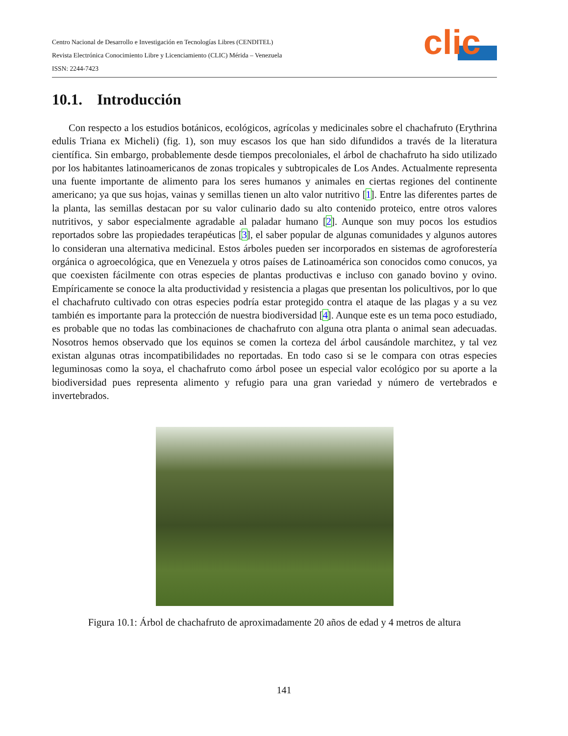Centro Nacional de Desarrollo e Investigación en Tecnologías Libres (CENDITEL)
Revista Electrónica Conocimiento Libre y Licenciamiento (CLIC) Mérida – Venezuela
ISSN: 2244-7423
clic
10.1. Introducción
Con respecto a los estudios botánicos, ecológicos, agrícolas y medicinales sobre el chachafruto (Erythrina edulis Triana ex Micheli) (fig. 1), son muy escasos los que han sido difundidos a través de la literatura científica. Sin embargo, probablemente desde tiempos precoloniales, el árbol de chachafruto ha sido utilizado por los habitantes latinoamericanos de zonas tropicales y subtropicales de Los Andes. Actualmente representa una fuente importante de alimento para los seres humanos y animales en ciertas regiones del continente americano; ya que sus hojas, vainas y semillas tienen un alto valor nutritivo [1]. Entre las diferentes partes de la planta, las semillas destacan por su valor culinario dado su alto contenido proteico, entre otros valores nutritivos, y sabor especialmente agradable al paladar humano [2]. Aunque son muy pocos los estudios reportados sobre las propiedades terapéuticas [3], el saber popular de algunas comunidades y algunos autores lo consideran una alternativa medicinal. Estos árboles pueden ser incorporados en sistemas de agroforestería orgánica o agroecológica, que en Venezuela y otros países de Latinoamérica son conocidos como conucos, ya que coexisten fácilmente con otras especies de plantas productivas e incluso con ganado bovino y ovino. Empíricamente se conoce la alta productividad y resistencia a plagas que presentan los policultivos, por lo que el chachafruto cultivado con otras especies podría estar protegido contra el ataque de las plagas y a su vez también es importante para la protección de nuestra biodiversidad [4]. Aunque este es un tema poco estudiado, es probable que no todas las combinaciones de chachafruto con alguna otra planta o animal sean adecuadas. Nosotros hemos observado que los equinos se comen la corteza del árbol causándole marchitez, y tal vez existan algunas otras incompatibilidades no reportadas. En todo caso si se le compara con otras especies leguminosas como la soya, el chachafruto como árbol posee un especial valor ecológico por su aporte a la biodiversidad pues representa alimento y refugio para una gran variedad y número de vertebrados e invertebrados.
Figura 10.1: Árbol de chachafruto de aproximadamente 20 años de edad y 4 metros de altura
141